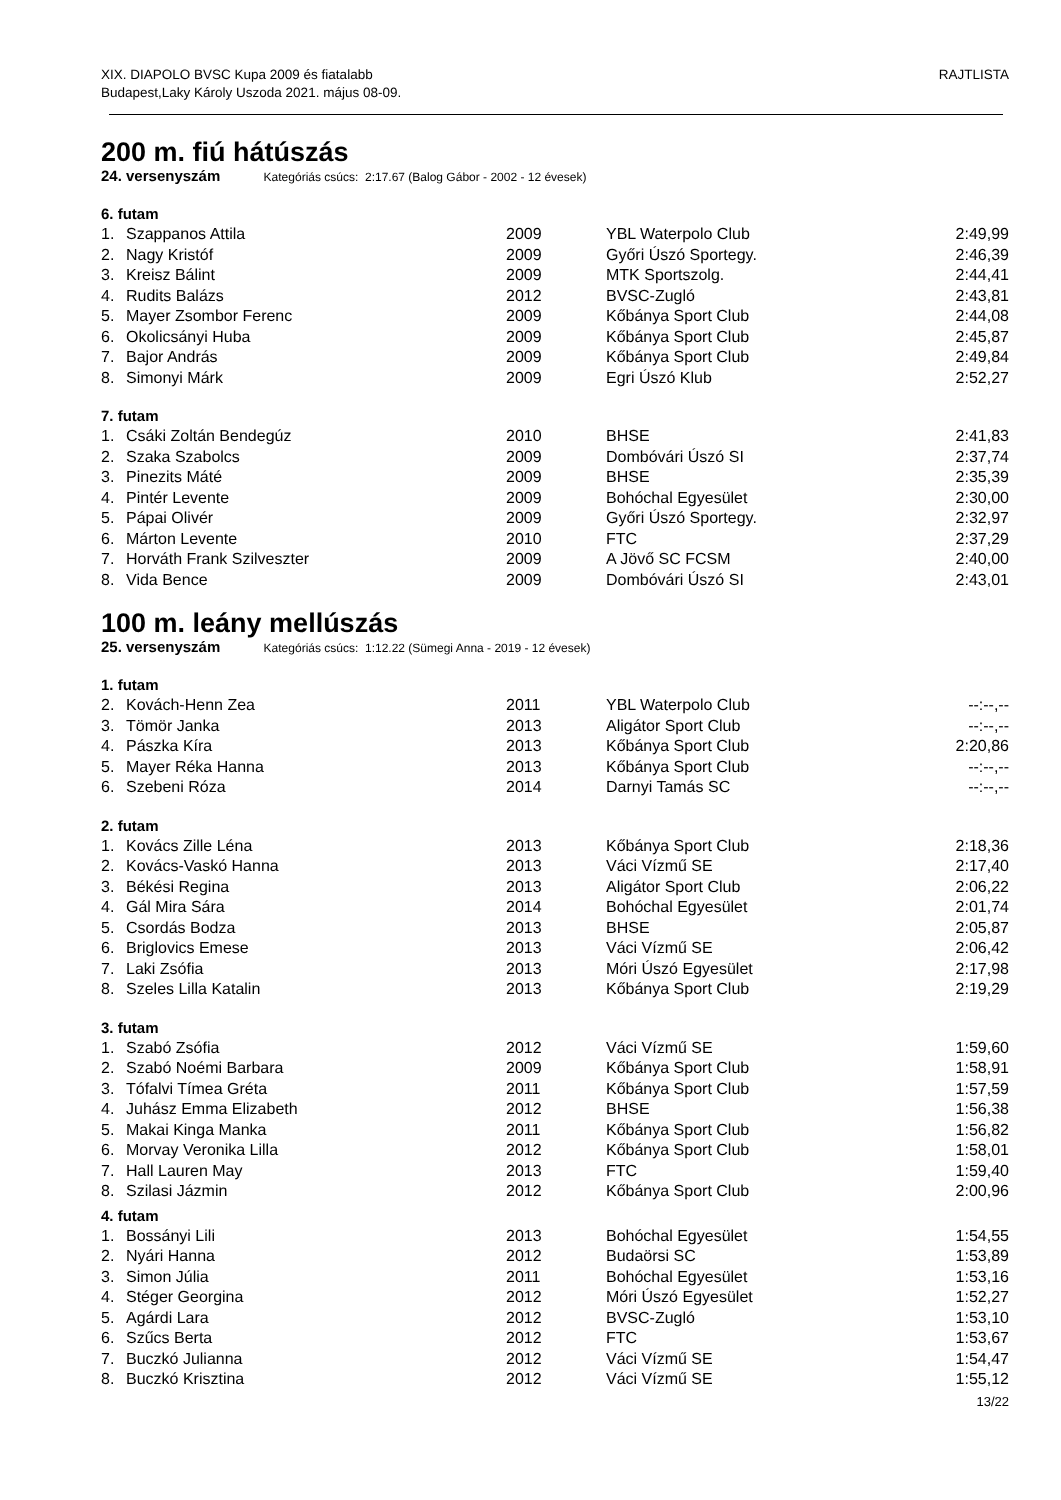XIX. DIAPOLO BVSC Kupa 2009 és fiatalabb
Budapest,Laky Károly Uszoda 2021. május 08-09.
RAJTLISTA
200 m. fiú hátúszás
24. versenyszám Kategóriás csúcs: 2:17.67 (Balog Gábor - 2002 - 12 évesek)
6. futam
| 1. | Szappanos Attila | 2009 | YBL Waterpolo Club | 2:49,99 |
| 2. | Nagy Kristóf | 2009 | Győri Úszó Sportegy. | 2:46,39 |
| 3. | Kreisz Bálint | 2009 | MTK Sportszolg. | 2:44,41 |
| 4. | Rudits Balázs | 2012 | BVSC-Zugló | 2:43,81 |
| 5. | Mayer Zsombor Ferenc | 2009 | Kőbánya Sport Club | 2:44,08 |
| 6. | Okolicsányi Huba | 2009 | Kőbánya Sport Club | 2:45,87 |
| 7. | Bajor András | 2009 | Kőbánya Sport Club | 2:49,84 |
| 8. | Simonyi Márk | 2009 | Egri Úszó Klub | 2:52,27 |
7. futam
| 1. | Csáki Zoltán Bendegúz | 2010 | BHSE | 2:41,83 |
| 2. | Szaka Szabolcs | 2009 | Dombóvári Úszó SI | 2:37,74 |
| 3. | Pinezits Máté | 2009 | BHSE | 2:35,39 |
| 4. | Pintér Levente | 2009 | Bohóchal Egyesület | 2:30,00 |
| 5. | Pápai Olivér | 2009 | Győri Úszó Sportegy. | 2:32,97 |
| 6. | Márton Levente | 2010 | FTC | 2:37,29 |
| 7. | Horváth Frank Szilveszter | 2009 | A Jövő SC FCSM | 2:40,00 |
| 8. | Vida Bence | 2009 | Dombóvári Úszó SI | 2:43,01 |
100 m. leány mellúszás
25. versenyszám Kategóriás csúcs: 1:12.22 (Sümegi Anna - 2019 - 12 évesek)
1. futam
| 2. | Kovách-Henn Zea | 2011 | YBL Waterpolo Club | --:--,-- |
| 3. | Tömör Janka | 2013 | Aligátor Sport Club | --:--,-- |
| 4. | Pászka Kíra | 2013 | Kőbánya Sport Club | 2:20,86 |
| 5. | Mayer Réka Hanna | 2013 | Kőbánya Sport Club | --:--,-- |
| 6. | Szebeni Róza | 2014 | Darnyi Tamás SC | --:--,-- |
2. futam
| 1. | Kovács Zille Léna | 2013 | Kőbánya Sport Club | 2:18,36 |
| 2. | Kovács-Vaskó Hanna | 2013 | Váci Vízmű SE | 2:17,40 |
| 3. | Békési Regina | 2013 | Aligátor Sport Club | 2:06,22 |
| 4. | Gál Mira Sára | 2014 | Bohóchal Egyesület | 2:01,74 |
| 5. | Csordás Bodza | 2013 | BHSE | 2:05,87 |
| 6. | Briglovics Emese | 2013 | Váci Vízmű SE | 2:06,42 |
| 7. | Laki Zsófia | 2013 | Móri Úszó Egyesület | 2:17,98 |
| 8. | Szeles Lilla Katalin | 2013 | Kőbánya Sport Club | 2:19,29 |
3. futam
| 1. | Szabó Zsófia | 2012 | Váci Vízmű SE | 1:59,60 |
| 2. | Szabó Noémi Barbara | 2009 | Kőbánya Sport Club | 1:58,91 |
| 3. | Tófalvi Tímea Gréta | 2011 | Kőbánya Sport Club | 1:57,59 |
| 4. | Juhász Emma Elizabeth | 2012 | BHSE | 1:56,38 |
| 5. | Makai Kinga Manka | 2011 | Kőbánya Sport Club | 1:56,82 |
| 6. | Morvay Veronika Lilla | 2012 | Kőbánya Sport Club | 1:58,01 |
| 7. | Hall Lauren May | 2013 | FTC | 1:59,40 |
| 8. | Szilasi Jázmin | 2012 | Kőbánya Sport Club | 2:00,96 |
4. futam
| 1. | Bossányi Lili | 2013 | Bohóchal Egyesület | 1:54,55 |
| 2. | Nyári Hanna | 2012 | Budaörsi SC | 1:53,89 |
| 3. | Simon Júlia | 2011 | Bohóchal Egyesület | 1:53,16 |
| 4. | Stéger Georgina | 2012 | Móri Úszó Egyesület | 1:52,27 |
| 5. | Agárdi Lara | 2012 | BVSC-Zugló | 1:53,10 |
| 6. | Szűcs Berta | 2012 | FTC | 1:53,67 |
| 7. | Buczkó Julianna | 2012 | Váci Vízmű SE | 1:54,47 |
| 8. | Buczkó Krisztina | 2012 | Váci Vízmű SE | 1:55,12 |
13/22